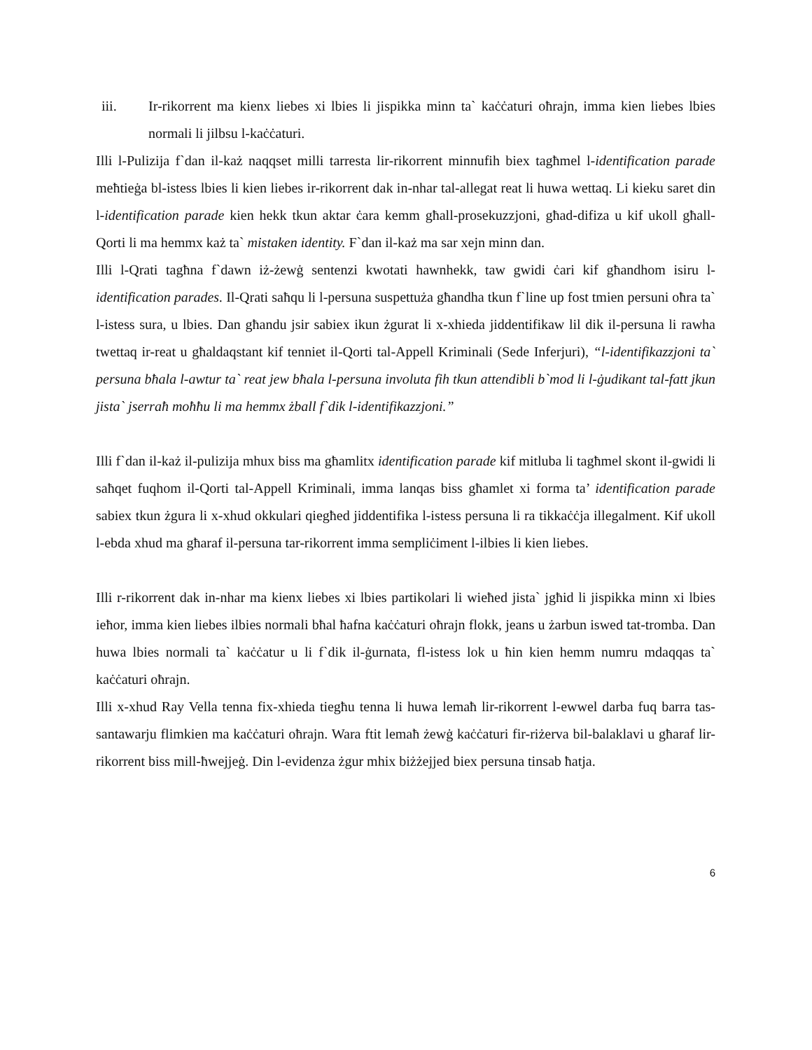iii. Ir-rikorrent ma kienx liebes xi lbies li jispikka minn ta` kaċċaturi oħrajn, imma kien liebes lbies normali li jilbsu l-kaċċaturi.
Illi l-Pulizija f`dan il-każ naqqset milli tarresta lir-rikorrent minnufih biex tagħmel l-identification parade meħtieġa bl-istess lbies li kien liebes ir-rikorrent dak in-nhar tal-allegat reat li huwa wettaq. Li kieku saret din l-identification parade kien hekk tkun aktar ċara kemm għall-prosekuzzjoni, għad-difiza u kif ukoll għall-Qorti li ma hemmx każ ta` mistaken identity. F`dan il-każ ma sar xejn minn dan.
Illi l-Qrati tagħna f`dawn iż-żewġ sentenzi kwotati hawnhekk, taw gwidi ċari kif għandhom isiru l-identification parades. Il-Qrati saħqu li l-persuna suspettuża għandha tkun f`line up fost tmien persuni oħra ta` l-istess sura, u lbies. Dan għandu jsir sabiex ikun żgurat li x-xhieda jiddentifikaw lil dik il-persuna li rawha twettaq ir-reat u għaldaqstant kif tenniet il-Qorti tal-Appell Kriminali (Sede Inferjuri), “l-identifikazzjoni ta` persuna bħala l-awtur ta` reat jew bħala l-persuna involuta fih tkun attendibli b`mod li l-ġudikant tal-fatt jkun jista` jserraħ moħħu li ma hemmx żball f`dik l-identifikazzjoni.”
Illi f`dan il-każ il-pulizija mhux biss ma għamlitx identification parade kif mitluba li tagħmel skont il-gwidi li saħqet fuqhom il-Qorti tal-Appell Kriminali, imma lanqas biss għamlet xi forma ta’ identification parade sabiex tkun żgura li x-xhud okkulari qiegħed jiddentifika l-istess persuna li ra tikkaċċja illegalment. Kif ukoll l-ebda xhud ma għaraf il-persuna tar-rikorrent imma sempliċiment l-ilbies li kien liebes.
Illi r-rikorrent dak in-nhar ma kienx liebes xi lbies partikolari li wieħed jista` jgħid li jispikka minn xi lbies ieħor, imma kien liebes ilbies normali bħal ħafna kaċċaturi oħrajn flokk, jeans u żarbun iswed tat-tromba. Dan huwa lbies normali ta` kaċċatur u li f`dik il-ġurnata, fl-istess lok u ħin kien hemm numru mdaqqas ta` kaċċaturi oħrajn.
Illi x-xhud Ray Vella tenna fix-xhieda tiegħu tenna li huwa lemaħ lir-rikorrent l-ewwel darba fuq barra tas-santawarju flimkien ma kaċċaturi oħrajn. Wara ftit lemaħ żewġ kaċċaturi fir-riżerva bil-balaklavi u għaraf lir-rikorrent biss mill-ħwejjeġ. Din l-evidenza żgur mhix biżżejjed biex persuna tinsab ħatja.
6